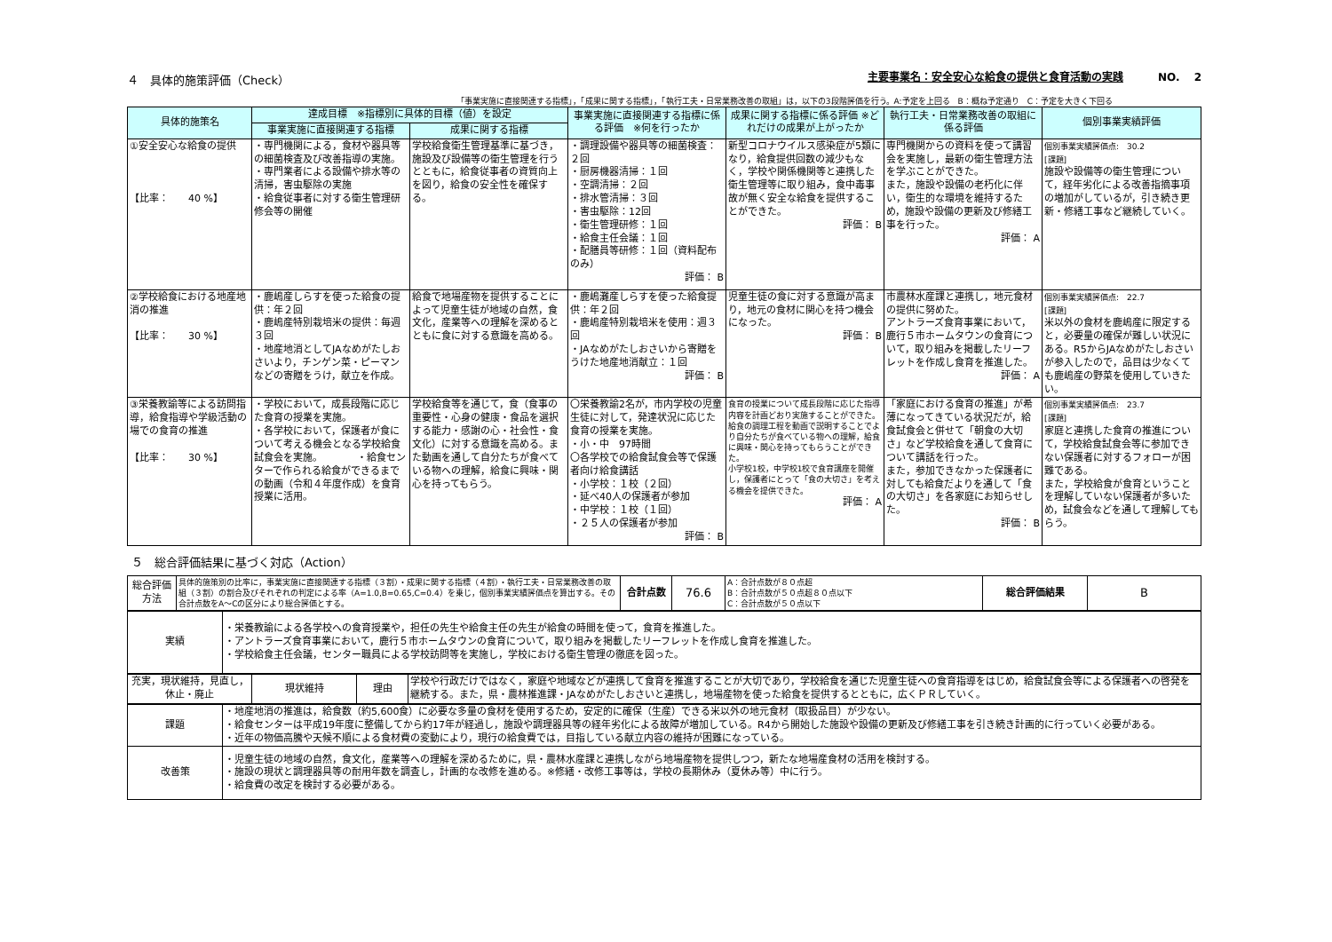４　具体的施策評価（Check） 主要事業名：安全安心な給食の提供と食育活動の実践　　　NO.　 2
「事業実施に直接関連する指標」，「成果に関する指標」，「執行工夫・日常業務改善の取組」は，以下の3段階評価を行う。A:予定を上回る　B：概ね予定通り　C：予定を大きく下回る
| 具体的施策名 | 達成目標 ※指標別に具体的目標（値）を設定 | | 事業実施に直接関連する指標に係る評価 ※何を行ったか | 成果に関する指標に係る評価 ※どれだけの成果が上がったか | 執行工夫・日常業務改善の取組に係る評価 | 個別事業実績評価 |
| --- | --- | --- | --- | --- | --- | --- |
| | 事業実施に直接関連する指標 | 成果に関する指標 | | | | |
| ①安全安心な給食の提供 【比率： 40 %】 | ・専門機関による，食材や器具等の細菌検査及び改善指導の実施。 ・専門業者による設備や排水等の清掃，害虫駆除の実施 ・給食従事者に対する衛生管理研修会等の開催 | 学校給食衛生管理基準に基づき，施設及び設備等の衛生管理を行うとともに，給食従事者の資質向上を図り，給食の安全性を確保する。 | ・調理設備や器具等の細菌検査：２回 ・厨房機器清掃：１回 ・空調清掃：２回 ・排水管清掃：３回 ・害虫駆除：12回 ・衛生管理研修：１回 ・給食主任会議：１回 ・配膳員等研修：１回（資料配布のみ） 評価： B | 新型コロナウイルス感染症が5類になり，給食提供回数の減少もなく，学校や関係機関等と連携した衛生管理等に取り組み，食中毒事故が無く安全な給食を提供することができた。 評価： B | 専門機関からの資料を使って講習会を実施し，最新の衛生管理方法を学ぶことができた。 また，施設や設備の老朽化に伴い，衛生的な環境を維持するため，施設や設備の更新及び修繕工事を行った。 評価： A | 個別事業実績評価点: 30.2 [課題] 施設や設備等の衛生管理について，経年劣化による改善指摘事項の増加がしているが，引き続き更新・修繕工事など継続していく。 |
| ②学校給食における地産地消の推進 【比率： 30 %】 | ・鹿嶋産しらすを使った給食の提供：年２回 ・鹿嶋産特別栽培米の提供：毎週３回 ・地産地消としてJAなめがたしおさいより，チンゲン菜・ピーマンなどの寄贈をうけ，献立を作成。 | 給食で地場産物を提供することによって児童生徒が地域の自然，食文化，産業等への理解を深めるとともに食に対する意識を高める。 | ・鹿嶋灘産しらすを使った給食提供：年２回 ・鹿嶋産特別栽培米を使用：週３回 ・JAなめがたしおさいから寄贈をうけた地産地消献立：１回 評価： B | 児童生徒の食に対する意識が高まり，地元の食材に関心を持つ機会になった。 評価： B | 市農林水産課と連携し，地元食材の提供に努めた。 アントラーズ食育事業において，鹿行５市ホームタウンの食育について，取り組みを掲載したリーフレットを作成し食育を推進した。 評価： A | 個別事業実績評価点: 22.7 [課題] 米以外の食材を鹿嶋産に限定すると，必要量の確保が難しい状況にある。R5からJAなめがたしおさいが参入したので，品目は少なくても鹿嶋産の野菜を使用していきたい。 |
| ③栄養教諭等による訪問指導，給食指導や学級活動の場での食育の推進 【比率： 30 %】 | ・学校において，成長段階に応じた食育の授業を実施。 ・各学校において，保護者が食について考える機会となる学校給食試食会を実施。 ・給食センターで作られる給食ができるまでの動画（令和４年度作成）を食育授業に活用。 | 学校給食等を通じて，食（食事の重要性・心身の健康・食品を選択する能力・感謝の心・社会性・食文化）に対する意識を高める。また動画を通して自分たちが食べている物への理解，給食に興味・関心を持ってもらう。 | 〇栄養教諭2名が，市内学校の児童生徒に対して，発達状況に応じた食育の授業を実施。 ・小・中 97時間 〇各学校での給食試食会等で保護者向け給食講話 ・小学校：１校（２回） ・延べ40人の保護者が参加 ・中学校：１校（１回） ・２５人の保護者が参加 評価： B | 食育の授業について成長段階に応じた指導内容を計画どおり実施することができた。給食の調理工程を動画で説明することでより自分たちが食べている物への理解，給食に興味・関心を持ってもらうことができた。 小学校1校，中学校1校で食育講座を開催し，保護者にとって「食の大切さ」を考える機会を提供できた。 評価： A | 「家庭における食育の推進」が希薄になってきている状況だが，給食試食会と併せて「朝食の大切さ」など学校給食を通して食育について講話を行った。 また，参加できなかった保護者に対しても給食だよりを通して「食の大切さ」を各家庭にお知らせした。 評価： B | 個別事業実績評価点: 23.7 [課題] 家庭と連携した食育の推進について，学校給食試食会等に参加できない保護者に対するフォローが困難である。 また，学校給食が食育ということを理解していない保護者が多いため，試食会などを通して理解してもらう。 |
５　総合評価結果に基づく対応（Action）
| 総合評価方法 | 具体的施策別の比率に，事業実施に直接関連する指標（３割）・成果に関する指標（４割）・執行工夫・日常業務改善の取組（３割）の割合及びそれぞれの判定による率（A=1.0,B=0.65,C=0.4）を乗じ，個別事業実績評価点を算出する。その合計点数をA～Cの区分により総合評価とする。 | 合計点数 | 76.6 | A：合計点数が８０点超 B：合計点数が５０点超８０点以下 C：合計点数が５０点以下 | 総合評価結果 | B |
| 実績 | ・栄養教諭による各学校への食育授業や，担任の先生や給食主任の先生が給食の時間を使って，食育を推進した。 ・アントラーズ食育事業において，鹿行５市ホームタウンの食育について，取り組みを掲載したリーフレットを作成し食育を推進した。 ・学校給食主任会議，センター職員による学校訪問等を実施し，学校における衛生管理の徹底を図った。 |
| 充実，現状維持，見直し，休止・廃止 | 現状維持 | 理由 | 学校や行政だけではなく，家庭や地域などが連携して食育を推進することが大切であり，学校給食を通じた児童生徒への食育指導をはじめ，給食試食会等による保護者への啓発を継続する。また，県・農林推進課・JAなめがたしおさいと連携し，地場産物を使った給食を提供するとともに，広くＰＲしていく。 |
| 課題 | ・地産地消の推進は，給食数（約5,600食）に必要な多量の食材を使用するため，安定的に確保（生産）できる米以外の地元食材（取扱品目）が少ない。 ・給食センターは平成19年度に整備してから約17年が経過し，施設や調理器具等の経年劣化による故障が増加している。R4から開始した施設や設備の更新及び修繕工事を引き続き計画的に行っていく必要がある。 ・近年の物価高騰や天候不順による食材費の変動により，現行の給食費では，目指している献立内容の維持が困難になっている。 |
| 改善策 | ・児童生徒の地域の自然，食文化，産業等への理解を深めるために，県・農林水産課と連携しながら地場産物を提供しつつ，新たな地場産食材の活用を検討する。 ・施設の現状と調理器具等の耐用年数を調査し，計画的な改修を進める。※修繕・改修工事等は，学校の長期休み（夏休み等）中に行う。 ・給食費の改定を検討する必要がある。 |